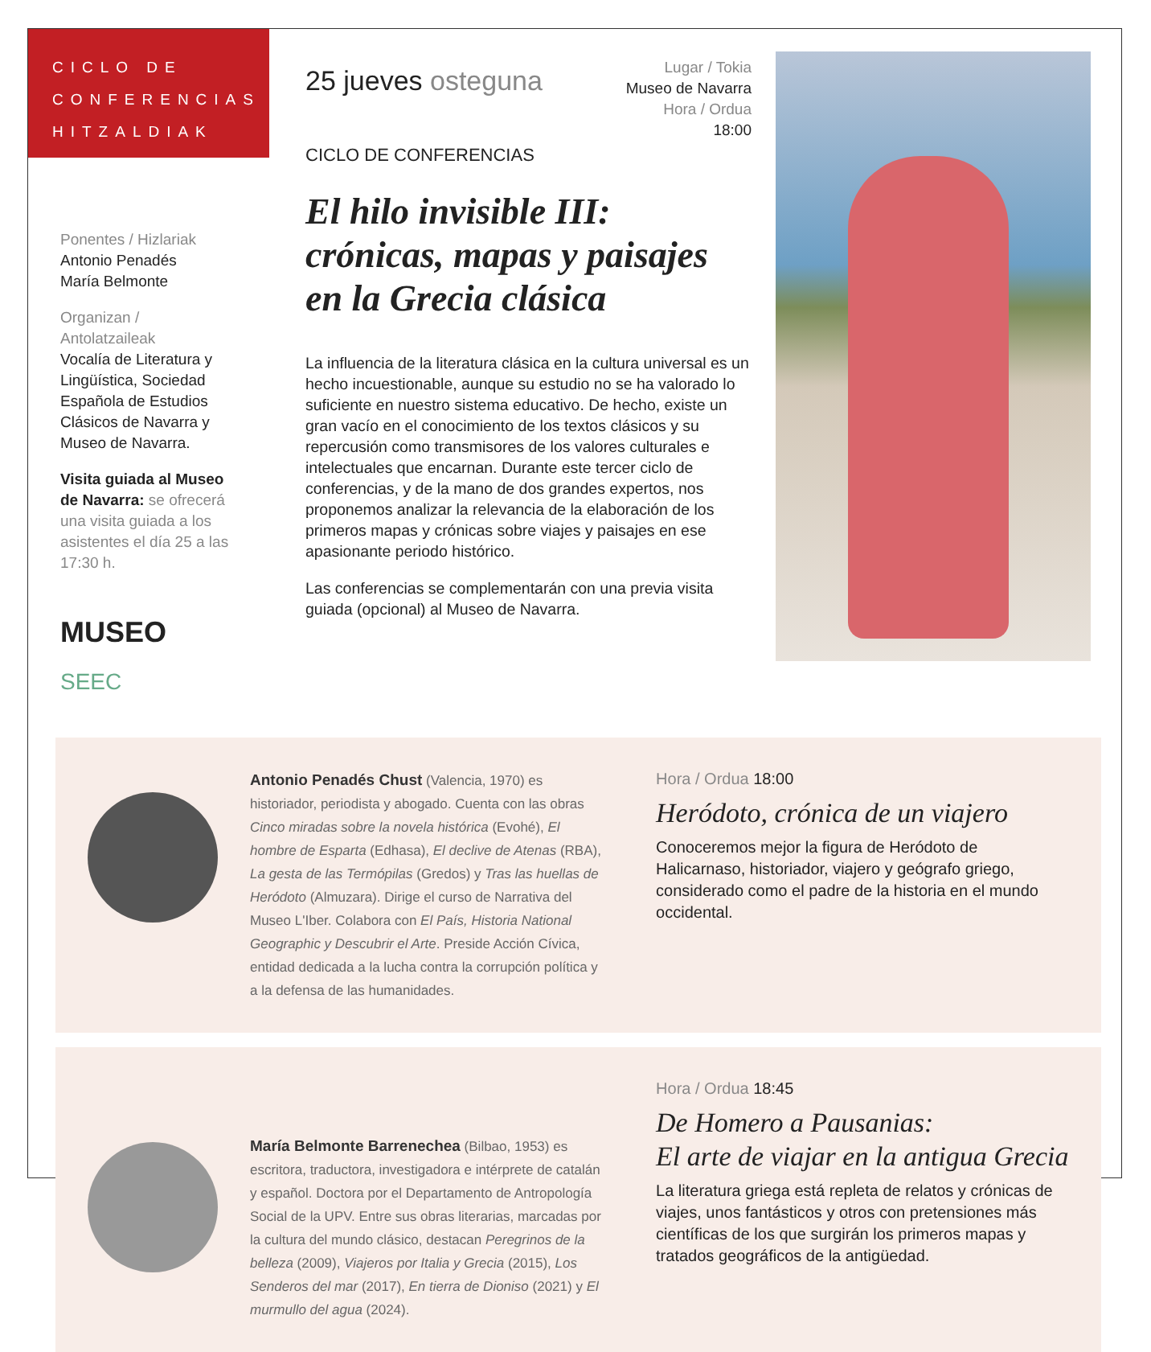CICLO DE
CONFERENCIAS
HITZALDIAK
Ponentes / Hizlariak
Antonio Penadés
María Belmonte
Organizan / Antolatzaileak
Vocalía de Literatura y Lingüística, Sociedad Española de Estudios Clásicos de Navarra y Museo de Navarra.
Visita guiada al Museo de Navarra: se ofrecerá una visita guiada a los asistentes el día 25 a las 17:30 h.
MUSEO
SEEC
Lugar / Tokia
Museo de Navarra
Hora / Ordua
18:00
25 jueves osteguna
CICLO DE CONFERENCIAS
El hilo invisible III: crónicas, mapas y paisajes en la Grecia clásica
La influencia de la literatura clásica en la cultura universal es un hecho incuestionable, aunque su estudio no se ha valorado lo suficiente en nuestro sistema educativo. De hecho, existe un gran vacío en el conocimiento de los textos clásicos y su repercusión como transmisores de los valores culturales e intelectuales que encarnan. Durante este tercer ciclo de conferencias, y de la mano de dos grandes expertos, nos proponemos analizar la relevancia de la elaboración de los primeros mapas y crónicas sobre viajes y paisajes en ese apasionante periodo histórico.
Las conferencias se complementarán con una previa visita guiada (opcional) al Museo de Navarra.
Antonio Penadés Chust (Valencia, 1970) es historiador, periodista y abogado. Cuenta con las obras Cinco miradas sobre la novela histórica (Evohé), El hombre de Esparta (Edhasa), El declive de Atenas (RBA), La gesta de las Termópilas (Gredos) y Tras las huellas de Heródoto (Almuzara). Dirige el curso de Narrativa del Museo L'Iber. Colabora con El País, Historia National Geographic y Descubrir el Arte. Preside Acción Cívica, entidad dedicada a la lucha contra la corrupción política y a la defensa de las humanidades.
Hora / Ordua 18:00
Heródoto, crónica de un viajero
Conoceremos mejor la figura de Heródoto de Halicarnaso, historiador, viajero y geógrafo griego, considerado como el padre de la historia en el mundo occidental.
María Belmonte Barrenechea (Bilbao, 1953) es escritora, traductora, investigadora e intérprete de catalán y español. Doctora por el Departamento de Antropología Social de la UPV. Entre sus obras literarias, marcadas por la cultura del mundo clásico, destacan Peregrinos de la belleza (2009), Viajeros por Italia y Grecia (2015), Los Senderos del mar (2017), En tierra de Dioniso (2021) y El murmullo del agua (2024).
Hora / Ordua 18:45
De Homero a Pausanias:
El arte de viajar en la antigua Grecia
La literatura griega está repleta de relatos y crónicas de viajes, unos fantásticos y otros con pretensiones más científicas de los que surgirán los primeros mapas y tratados geográficos de la antigüedad.